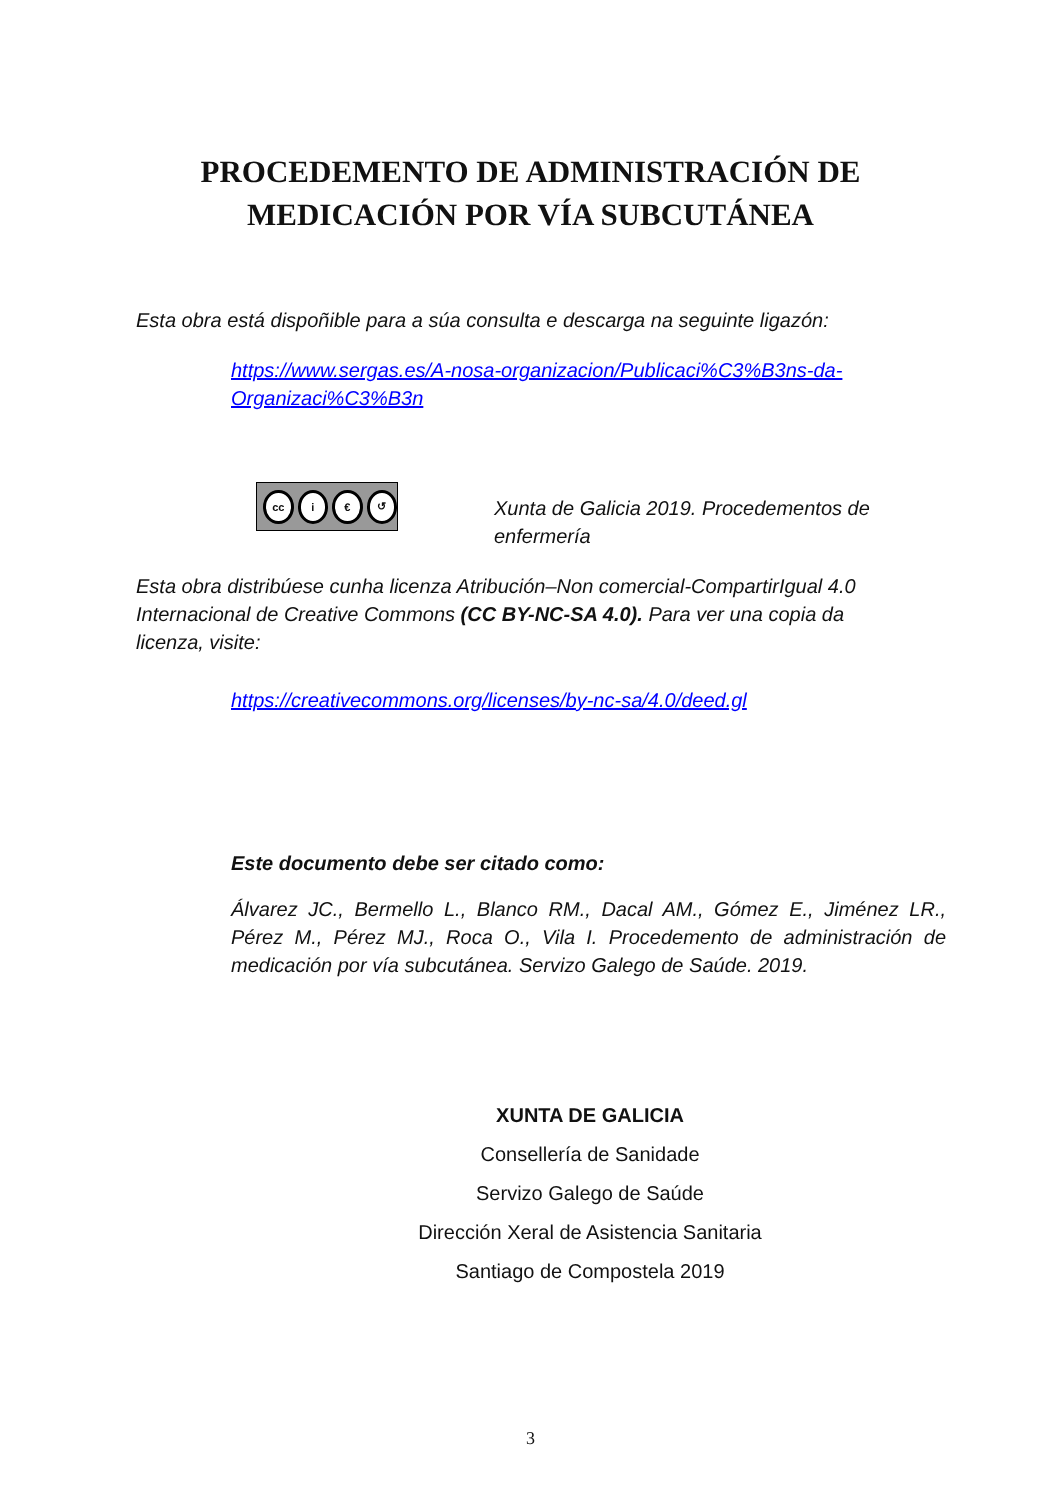PROCEDEMENTO DE ADMINISTRACIÓN DE
MEDICACIÓN POR VÍA SUBCUTÁNEA
Esta obra está dispoñible para a súa consulta e descarga na seguinte ligazón:
https://www.sergas.es/A-nosa-organizacion/Publicaci%C3%B3ns-da-Organizaci%C3%B3n
cc i € ↺
Xunta de Galicia 2019. Procedementos de enfermería
Esta obra distribúese cunha licenza Atribución–Non comercial-CompartirIgual 4.0 Internacional de Creative Commons (CC BY-NC-SA 4.0). Para ver una copia da licenza, visite:
https://creativecommons.org/licenses/by-nc-sa/4.0/deed.gl
Este documento debe ser citado como:
Álvarez JC., Bermello L., Blanco RM., Dacal AM., Gómez E., Jiménez LR., Pérez M., Pérez MJ., Roca O., Vila I. Procedemento de administración de medicación por vía subcutánea. Servizo Galego de Saúde. 2019.
XUNTA DE GALICIA
Consellería de Sanidade
Servizo Galego de Saúde
Dirección Xeral de Asistencia Sanitaria
Santiago de Compostela 2019
3